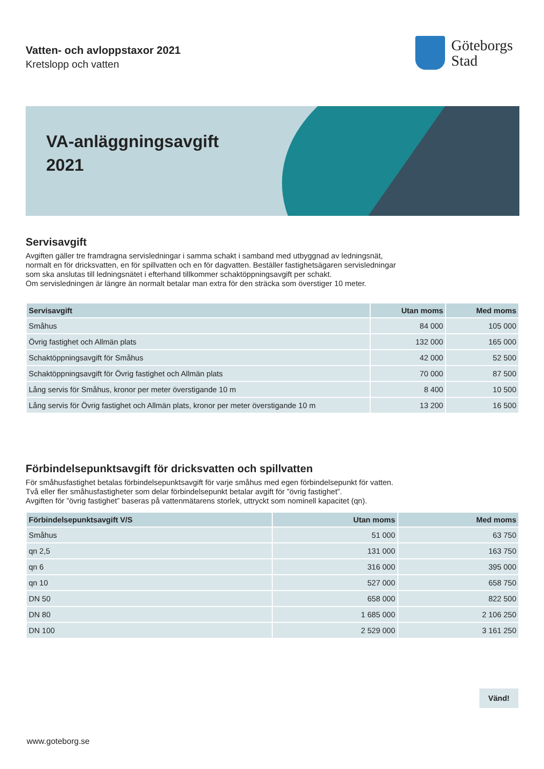Vatten- och avloppstaxor 2021
Kretslopp och vatten
Göteborgs
Stad
VA-anläggningsavgift
2021
Servisavgift
Avgiften gäller tre framdragna servisledningar i samma schakt i samband med utbyggnad av ledningsnät,
normalt en för dricksvatten, en för spillvatten och en för dagvatten. Beställer fastighetsägaren servisledningar
som ska anslutas till ledningsnätet i efterhand tillkommer schaktöppningsavgift per schakt.
Om servisledningen är längre än normalt betalar man extra för den sträcka som överstiger 10 meter.
| Servisavgift | Utan moms | Med moms |
| --- | --- | --- |
| Småhus | 84 000 | 105 000 |
| Övrig fastighet och Allmän plats | 132 000 | 165 000 |
| Schaktöppningsavgift för Småhus | 42 000 | 52 500 |
| Schaktöppningsavgift för Övrig fastighet och Allmän plats | 70 000 | 87 500 |
| Lång servis för Småhus, kronor per meter överstigande 10 m | 8 400 | 10 500 |
| Lång servis för Övrig fastighet och Allmän plats, kronor per meter överstigande 10 m | 13 200 | 16 500 |
Förbindelsepunktsavgift för dricksvatten och spillvatten
För småhusfastighet betalas förbindelsepunktsavgift för varje småhus med egen förbindelsepunkt för vatten.
Två eller fler småhusfastigheter som delar förbindelsepunkt betalar avgift för ”övrig fastighet”.
Avgiften för ”övrig fastighet” baseras på vattenmätarens storlek, uttryckt som nominell kapacitet (qn).
| Förbindelsepunktsavgift V/S | Utan moms | Med moms |
| --- | --- | --- |
| Småhus | 51 000 | 63 750 |
| qn 2,5 | 131 000 | 163 750 |
| qn 6 | 316 000 | 395 000 |
| qn 10 | 527 000 | 658 750 |
| DN 50 | 658 000 | 822 500 |
| DN 80 | 1 685 000 | 2 106 250 |
| DN 100 | 2 529 000 | 3 161 250 |
Vänd!
www.goteborg.se